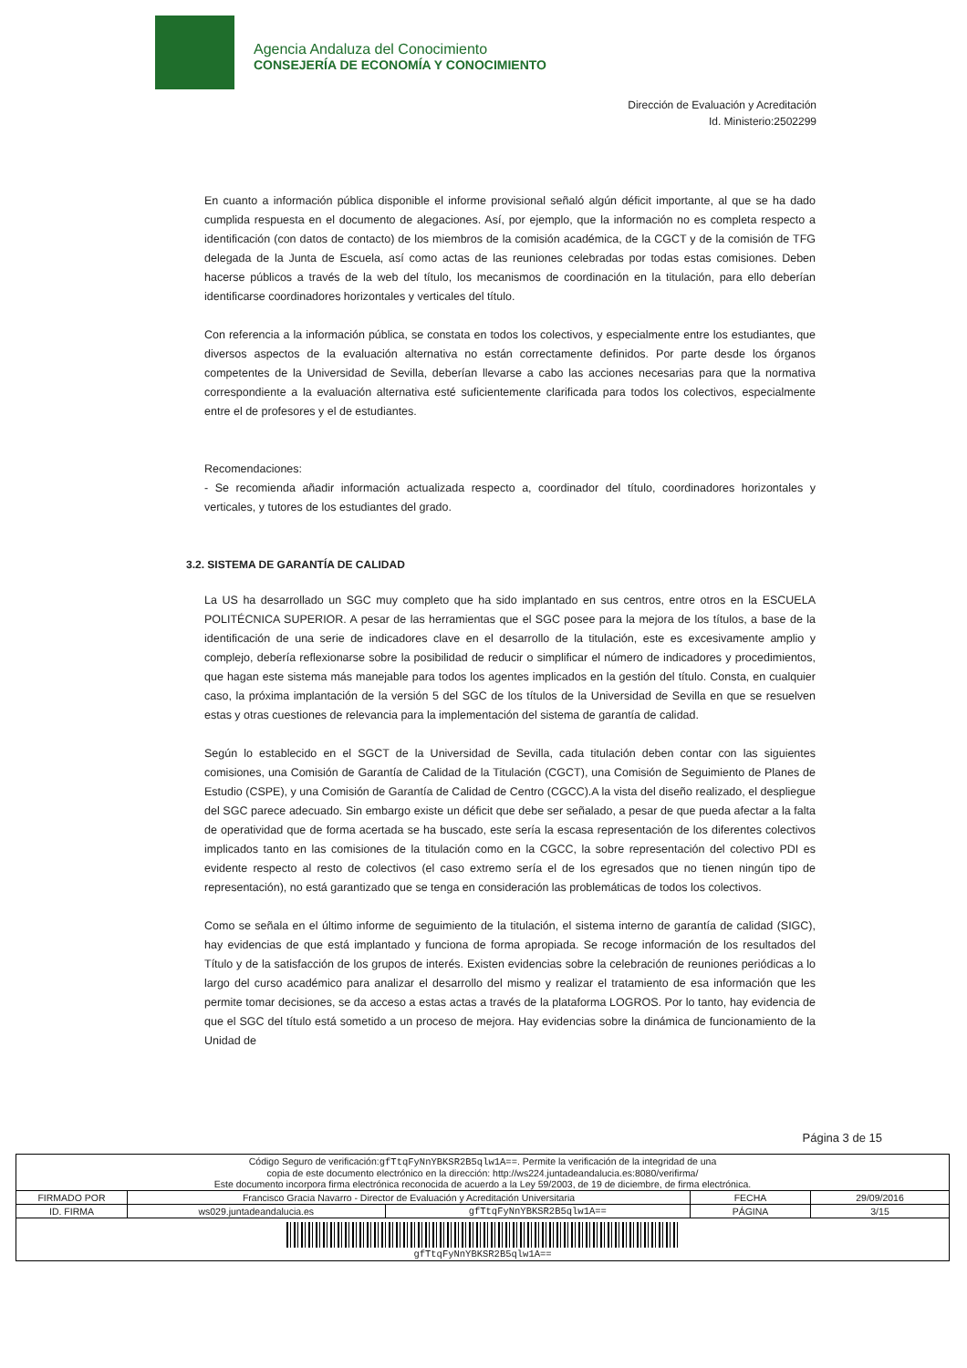Agencia Andaluza del Conocimiento
CONSEJERÍA DE ECONOMÍA Y CONOCIMIENTO
Dirección de Evaluación y Acreditación
Id. Ministerio:2502299
En cuanto a información pública disponible el informe provisional señaló algún déficit importante, al que se ha dado cumplida respuesta en el documento de alegaciones. Así, por ejemplo, que la información no es completa respecto a identificación (con datos de contacto) de los miembros de la comisión académica, de la CGCT y de la comisión de TFG delegada de la Junta de Escuela, así como actas de las reuniones celebradas por todas estas comisiones. Deben hacerse públicos a través de la web del título, los mecanismos de coordinación en la titulación, para ello deberían identificarse coordinadores horizontales y verticales del título.
Con referencia a la información pública, se constata en todos los colectivos, y especialmente entre los estudiantes, que diversos aspectos de la evaluación alternativa no están correctamente definidos. Por parte desde los órganos competentes de la Universidad de Sevilla, deberían llevarse a cabo las acciones necesarias para que la normativa correspondiente a la evaluación alternativa esté suficientemente clarificada para todos los colectivos, especialmente entre el de profesores y el de estudiantes.
Recomendaciones:
- Se recomienda añadir información actualizada respecto a, coordinador del título, coordinadores horizontales y verticales, y tutores de los estudiantes del grado.
3.2. SISTEMA DE GARANTÍA DE CALIDAD
La US ha desarrollado un SGC muy completo que ha sido implantado en sus centros, entre otros en la ESCUELA POLITÉCNICA SUPERIOR. A pesar de las herramientas que el SGC posee para la mejora de los títulos, a base de la identificación de una serie de indicadores clave en el desarrollo de la titulación, este es excesivamente amplio y complejo, debería reflexionarse sobre la posibilidad de reducir o simplificar el número de indicadores y procedimientos, que hagan este sistema más manejable para todos los agentes implicados en la gestión del título. Consta, en cualquier caso, la próxima implantación de la versión 5 del SGC de los títulos de la Universidad de Sevilla en que se resuelven estas y otras cuestiones de relevancia para la implementación del sistema de garantía de calidad.
Según lo establecido en el SGCT de la Universidad de Sevilla, cada titulación deben contar con las siguientes comisiones, una Comisión de Garantía de Calidad de la Titulación (CGCT), una Comisión de Seguimiento de Planes de Estudio (CSPE), y una Comisión de Garantía de Calidad de Centro (CGCC).A la vista del diseño realizado, el despliegue del SGC parece adecuado. Sin embargo existe un déficit que debe ser señalado, a pesar de que pueda afectar a la falta de operatividad que de forma acertada se ha buscado, este sería la escasa representación de los diferentes colectivos implicados tanto en las comisiones de la titulación como en la CGCC, la sobre representación del colectivo PDI es evidente respecto al resto de colectivos (el caso extremo sería el de los egresados que no tienen ningún tipo de representación), no está garantizado que se tenga en consideración las problemáticas de todos los colectivos.
Como se señala en el último informe de seguimiento de la titulación, el sistema interno de garantía de calidad (SIGC), hay evidencias de que está implantado y funciona de forma apropiada. Se recoge información de los resultados del Título y de la satisfacción de los grupos de interés. Existen evidencias sobre la celebración de reuniones periódicas a lo largo del curso académico para analizar el desarrollo del mismo y realizar el tratamiento de esa información que les permite tomar decisiones, se da acceso a estas actas a través de la plataforma LOGROS. Por lo tanto, hay evidencia de que el SGC del título está sometido a un proceso de mejora. Hay evidencias sobre la dinámica de funcionamiento de la Unidad de
Página 3 de 15
| Código Seguro de verificación: gfTtqFyNnYBKSR2B5qlw1A== . Permite la verificación de la integridad de una copia de este documento electrónico en la dirección: http://ws224.juntadeandalucia.es:8080/verifirma/ Este documento incorpora firma electrónica reconocida de acuerdo a la Ley 59/2003, de 19 de diciembre, de firma electrónica. | | | | |
| FIRMADO POR | Francisco Gracia Navarro - Director de Evaluación y Acreditación Universitaria | | FECHA | 29/09/2016 |
| ID. FIRMA | ws029.juntadeandalucia.es | gfTtqFyNnYBKSR2B5qlw1A== | PÁGINA | 3/15 |
| gfTtqFyNnYBKSR2B5qlw1A== | | | | |